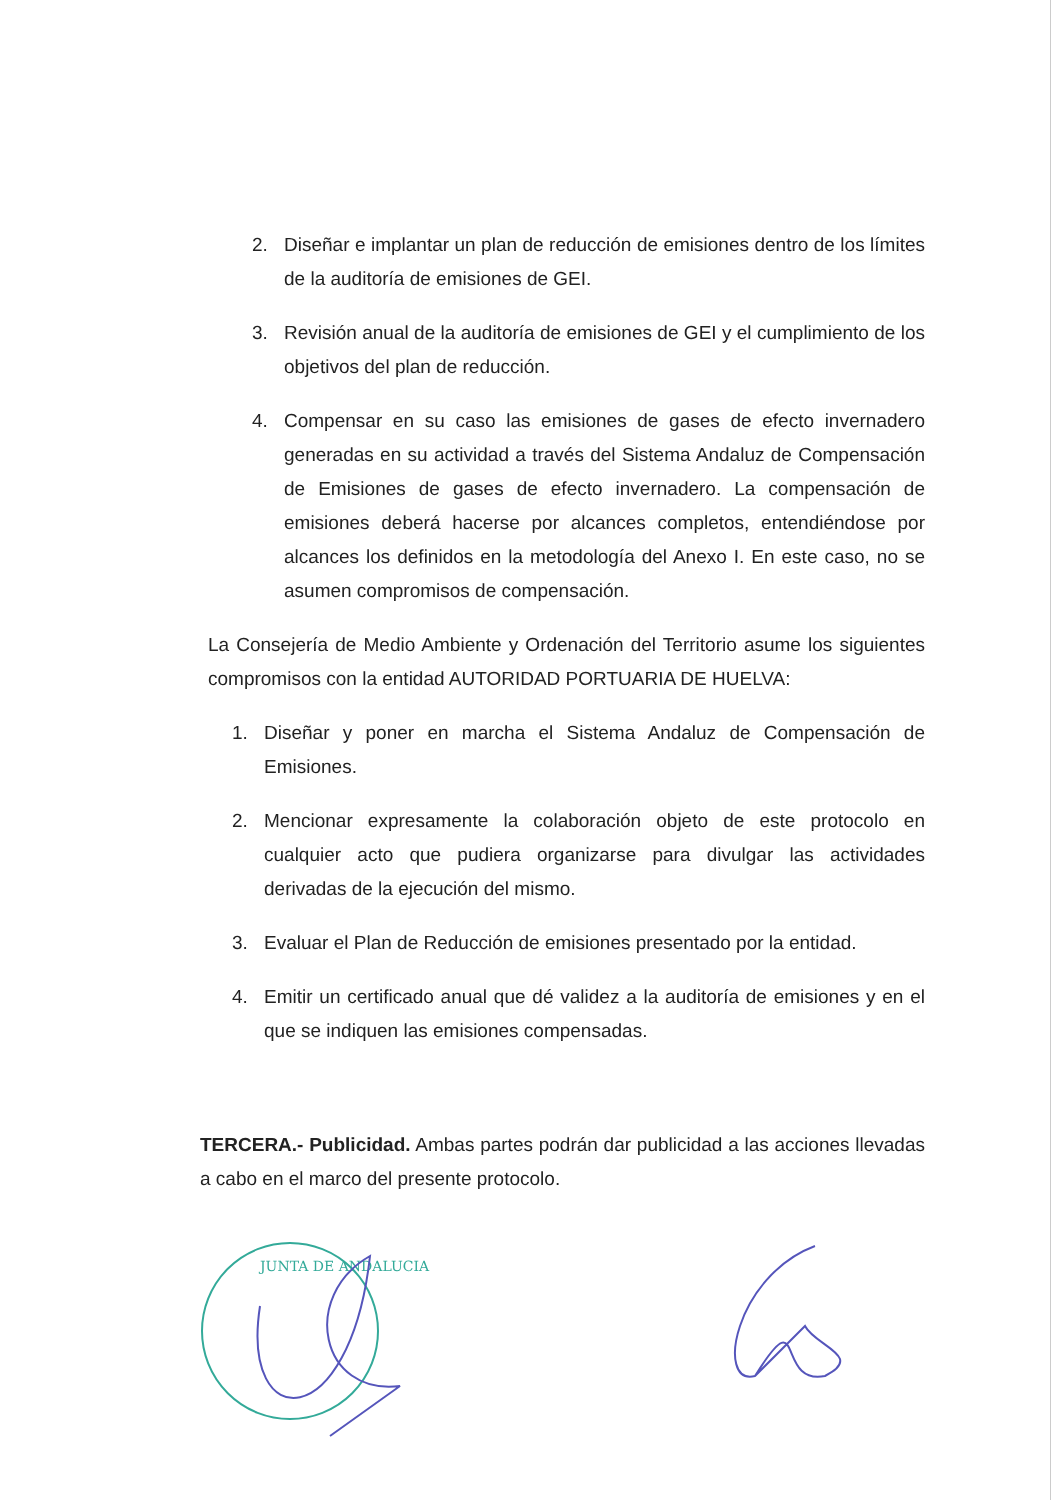2. Diseñar e implantar un plan de reducción de emisiones dentro de los límites de la auditoría de emisiones de GEI.
3. Revisión anual de la auditoría de emisiones de GEI y el cumplimiento de los objetivos del plan de reducción.
4. Compensar en su caso las emisiones de gases de efecto invernadero generadas en su actividad a través del Sistema Andaluz de Compensación de Emisiones de gases de efecto invernadero. La compensación de emisiones deberá hacerse por alcances completos, entendiéndose por alcances los definidos en la metodología del Anexo I. En este caso, no se asumen compromisos de compensación.
La Consejería de Medio Ambiente y Ordenación del Territorio asume los siguientes compromisos con la entidad AUTORIDAD PORTUARIA DE HUELVA:
1. Diseñar y poner en marcha el Sistema Andaluz de Compensación de Emisiones.
2. Mencionar expresamente la colaboración objeto de este protocolo en cualquier acto que pudiera organizarse para divulgar las actividades derivadas de la ejecución del mismo.
3. Evaluar el Plan de Reducción de emisiones presentado por la entidad.
4. Emitir un certificado anual que dé validez a la auditoría de emisiones y en el que se indiquen las emisiones compensadas.
TERCERA.- Publicidad. Ambas partes podrán dar publicidad a las acciones llevadas a cabo en el marco del presente protocolo.
JUNTA DE ANDALUCIA